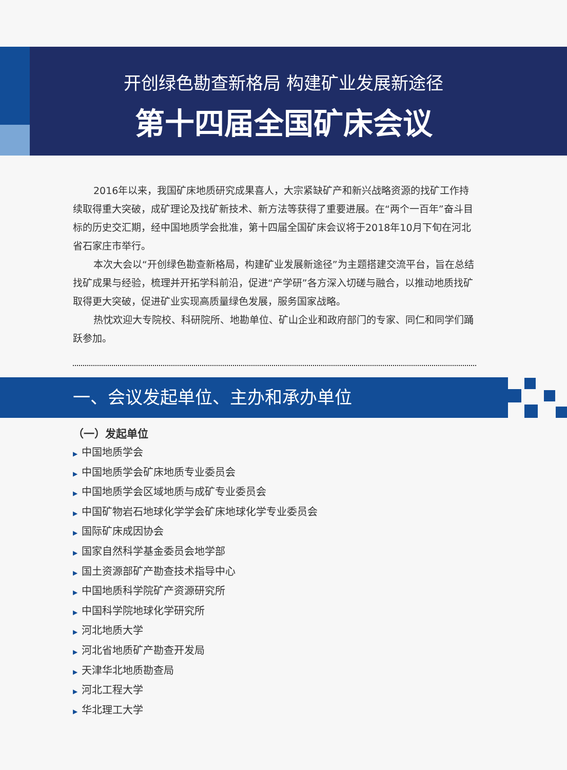开创绿色勘查新格局 构建矿业发展新途径
第十四届全国矿床会议
2016年以来，我国矿床地质研究成果喜人，大宗紧缺矿产和新兴战略资源的找矿工作持续取得重大突破，成矿理论及找矿新技术、新方法等获得了重要进展。在“两个一百年”奋斗目标的历史交汇期，经中国地质学会批准，第十四届全国矿床会议将于2018年10月下旬在河北省石家庄市举行。
本次大会以“开创绿色勘查新格局，构建矿业发展新途径”为主题搭建交流平台，旨在总结找矿成果与经验，梳理并开拓学科前沿，促进“产学研”各方深入切磋与融合，以推动地质找矿取得更大突破，促进矿业实现高质量绿色发展，服务国家战略。
热忱欢迎大专院校、科研院所、地勘单位、矿山企业和政府部门的专家、同仁和同学们踊跃参加。
一、会议发起单位、主办和承办单位
（一）发起单位
▶ 中国地质学会
▶ 中国地质学会矿床地质专业委员会
▶ 中国地质学会区域地质与成矿专业委员会
▶ 中国矿物岩石地球化学学会矿床地球化学专业委员会
▶ 国际矿床成因协会
▶ 国家自然科学基金委员会地学部
▶ 国土资源部矿产勘查技术指导中心
▶ 中国地质科学院矿产资源研究所
▶ 中国科学院地球化学研究所
▶ 河北地质大学
▶ 河北省地质矿产勘查开发局
▶ 天津华北地质勘查局
▶ 河北工程大学
▶ 华北理工大学